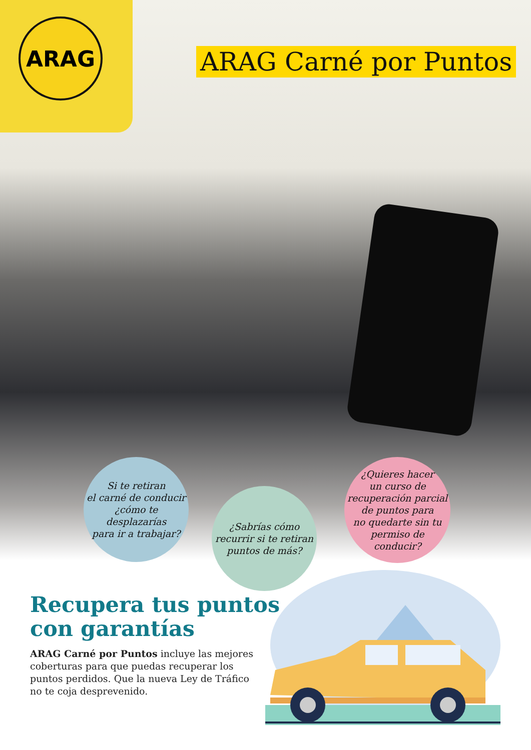ARAG
ARAG Carné por Puntos
Si te retiran
el carné de conducir
¿cómo te desplazarías
para ir a trabajar?
¿Sabrías cómo
recurrir si te retiran
puntos de más?
¿Quieres hacer
un curso de
recuperación parcial
de puntos para
no quedarte sin tu
permiso de
conducir?
Recupera tus puntos
con garantías
ARAG Carné por Puntos incluye las mejores coberturas para que puedas recuperar los puntos perdidos. Que la nueva Ley de Tráfico no te coja desprevenido.